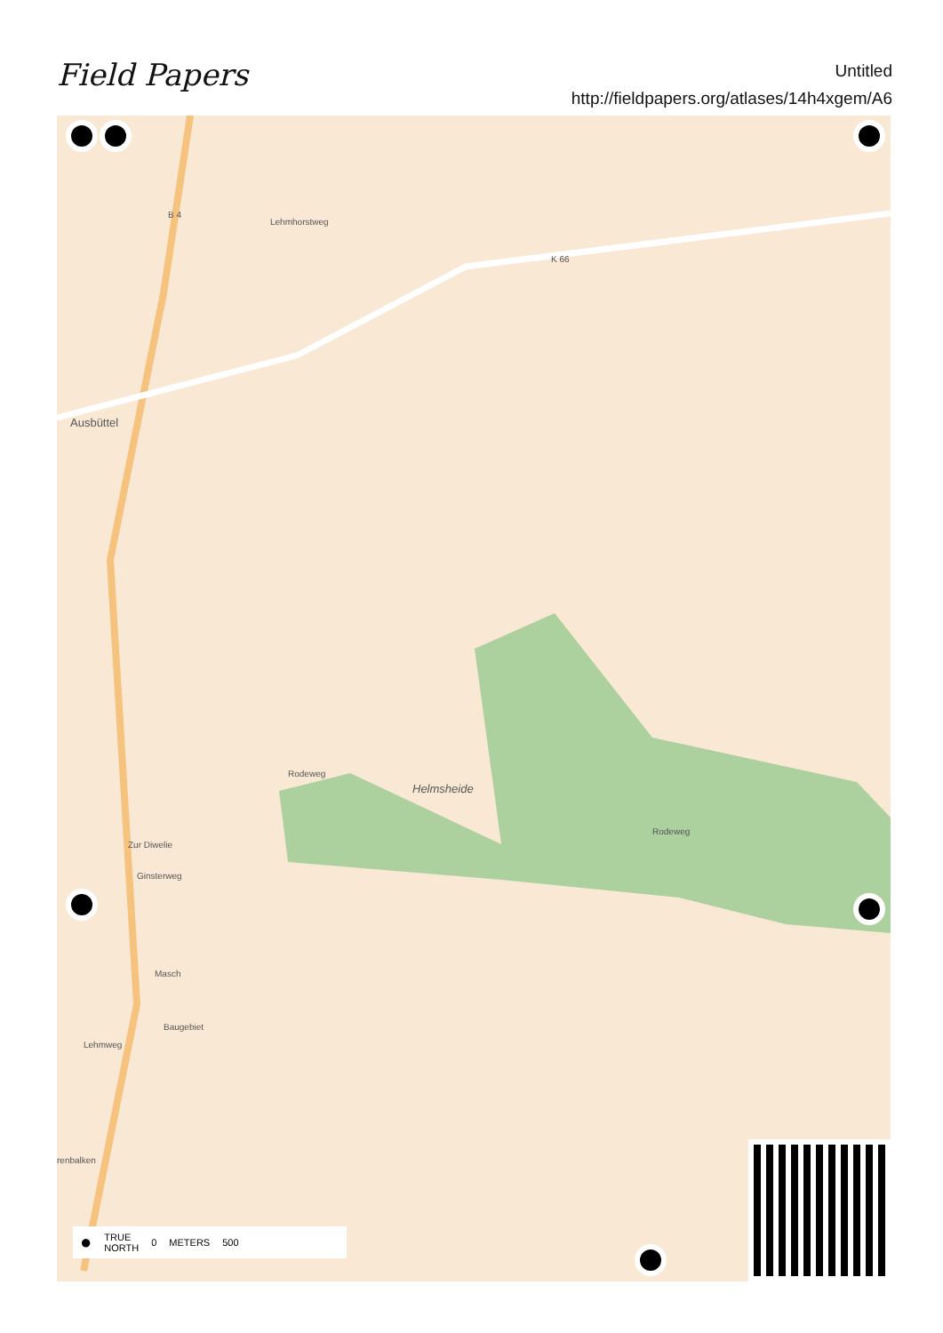Field Papers
Untitled
http://fieldpapers.org/atlases/14h4xgem/A6
B 4
Lehmhorstweg
K 66
Ausbüttel
Helmsheide
Rodeweg
Rodeweg
Zur Diwelie
Ginsterweg
Masch
Baugebiet
Lehmweg
renbalken
● TRUE
NORTH 0 METERS 500